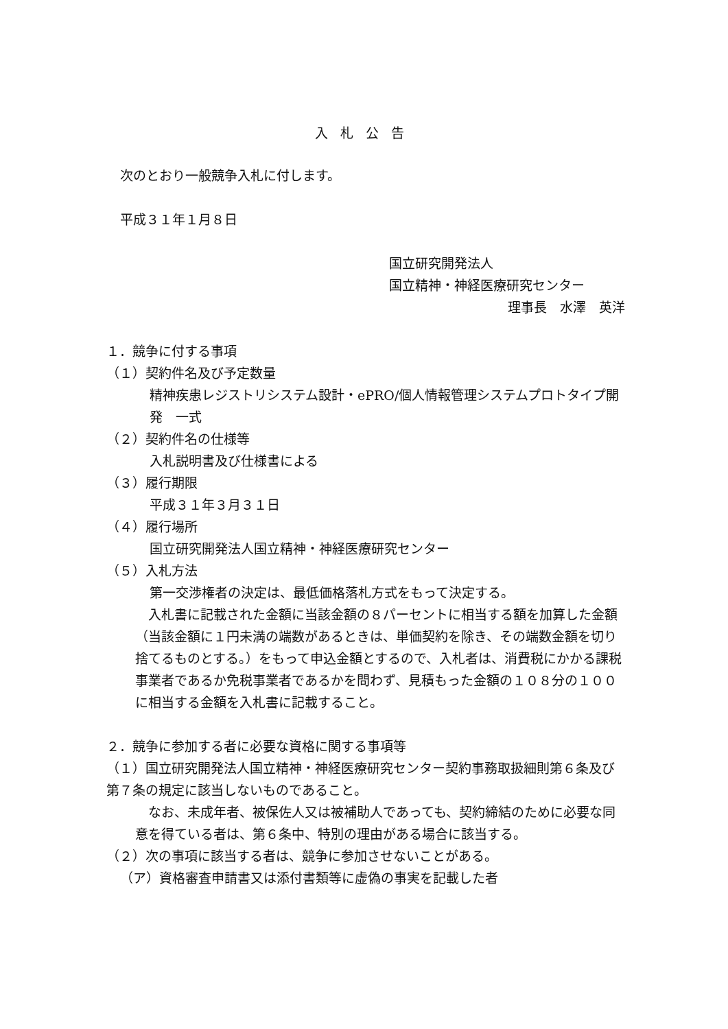入札公告
次のとおり一般競争入札に付します。
平成３１年１月８日
国立研究開発法人
国立精神・神経医療研究センター
理事長　水澤　英洋
１．競争に付する事項
（１）契約件名及び予定数量
精神疾患レジストリシステム設計・ePRO/個人情報管理システムプロトタイプ開発　一式
（２）契約件名の仕様等
入札説明書及び仕様書による
（３）履行期限
平成３１年３月３１日
（４）履行場所
国立研究開発法人国立精神・神経医療研究センター
（５）入札方法
第一交渉権者の決定は、最低価格落札方式をもって決定する。
　入札書に記載された金額に当該金額の８パーセントに相当する額を加算した金額（当該金額に１円未満の端数があるときは、単価契約を除き、その端数金額を切り捨てるものとする。）をもって申込金額とするので、入札者は、消費税にかかる課税事業者であるか免税事業者であるかを問わず、見積もった金額の１０８分の１００に相当する金額を入札書に記載すること。
２．競争に参加する者に必要な資格に関する事項等
（１）国立研究開発法人国立精神・神経医療研究センター契約事務取扱細則第６条及び第７条の規定に該当しないものであること。
　なお、未成年者、被保佐人又は被補助人であっても、契約締結のために必要な同意を得ている者は、第６条中、特別の理由がある場合に該当する。
（２）次の事項に該当する者は、競争に参加させないことがある。
（ア）資格審査申請書又は添付書類等に虚偽の事実を記載した者